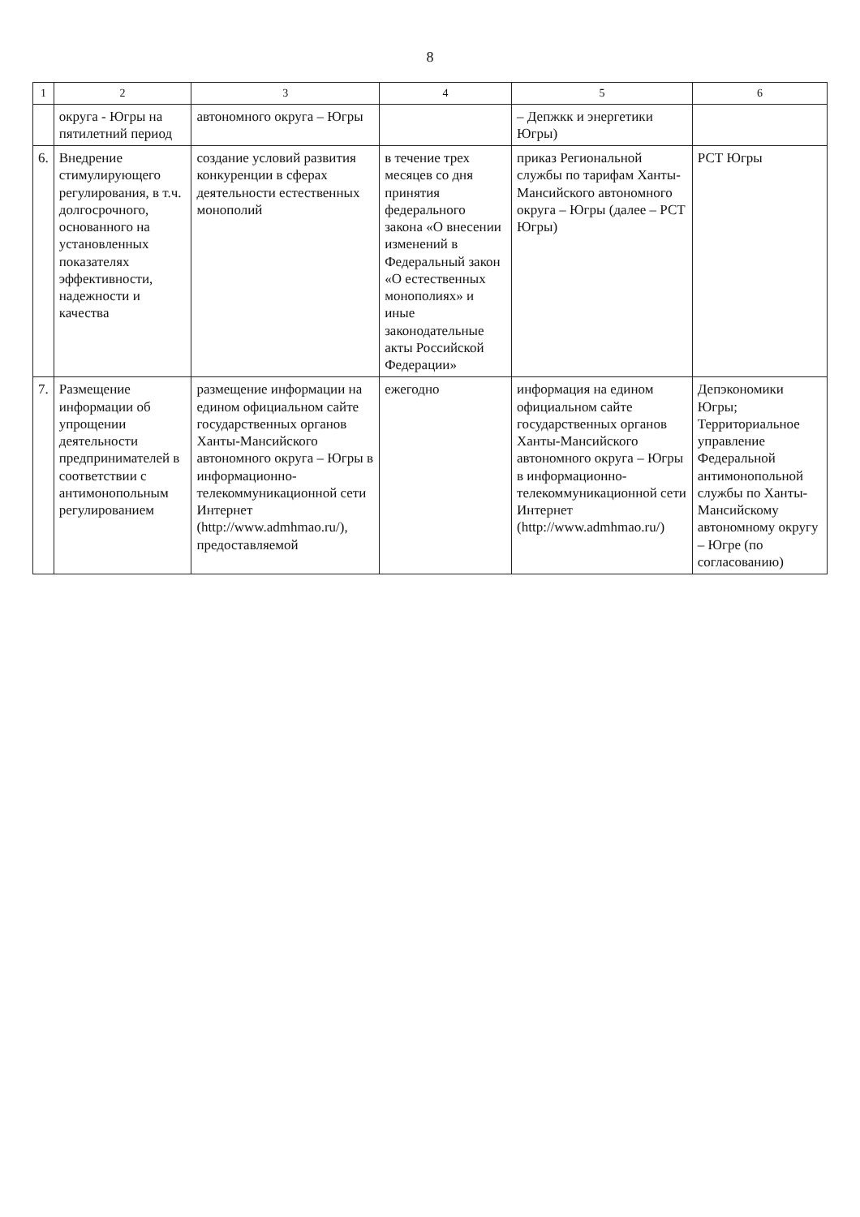8
| 1 | 2 | 3 | 4 | 5 | 6 |
| --- | --- | --- | --- | --- | --- |
| | округа - Югры на пятилетний период | автономного округа – Югры | | – Депжкк и энергетики Югры) | |
| 6. | Внедрение стимулирующего регулирования, в т.ч. долгосрочного, основанного на установленных показателях эффективности, надежности и качества | создание условий развития конкуренции в сферах деятельности естественных монополий | в течение трех месяцев со дня принятия федерального закона «О внесении изменений в Федеральный закон «О естественных монополиях» и иные законодательные акты Российской Федерации» | приказ Региональной службы по тарифам Ханты-Мансийского автономного округа – Югры (далее – РСТ Югры) | РСТ Югры |
| 7. | Размещение информации об упрощении деятельности предпринимателей в соответствии с антимонопольным регулированием | размещение информации на едином официальном сайте государственных органов Ханты-Мансийского автономного округа – Югры в информационно-телекоммуникационной сети Интернет (http://www.admhmao.ru/), предоставляемой | ежегодно | информация на едином официальном сайте государственных органов Ханты-Мансийского автономного округа – Югры в информационно-телекоммуникационной сети Интернет (http://www.admhmao.ru/) | Депэкономики Югры; Территориальное управление Федеральной антимонопольной службы по Ханты-Мансийскому автономному округу – Югре (по согласованию) |